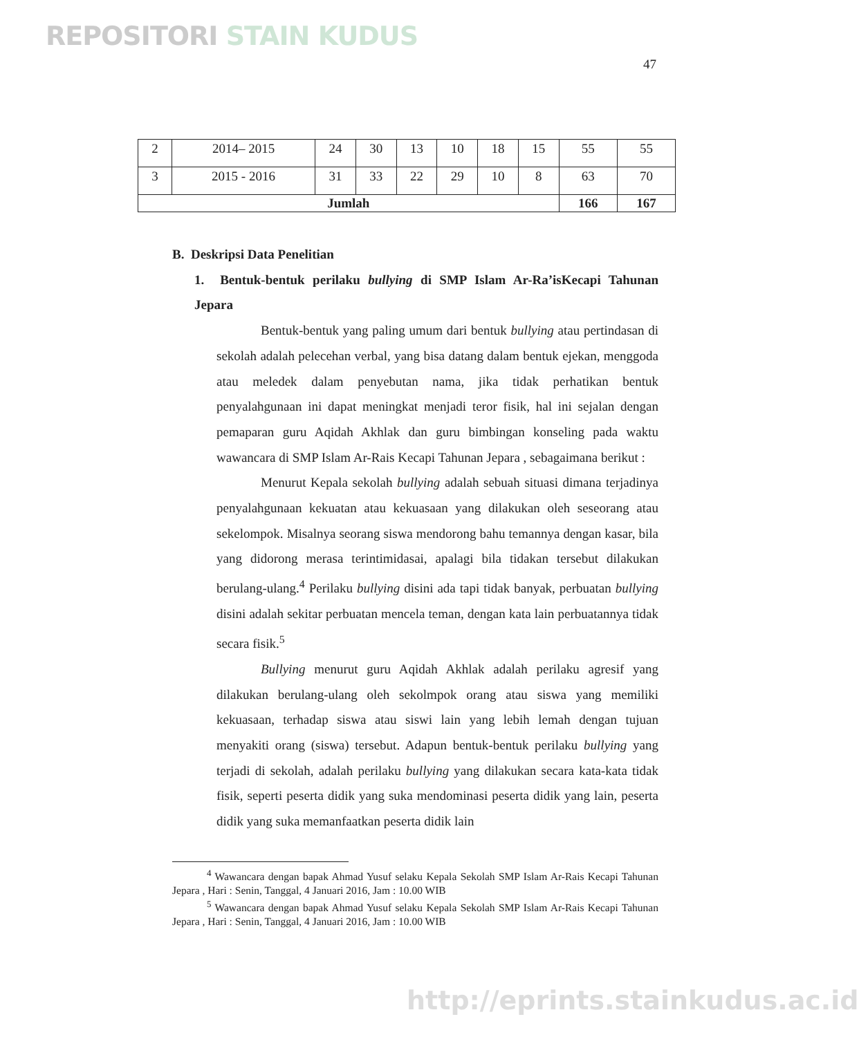REPOSITORI STAIN KUDUS
47
| 2 | 2014– 2015 | 24 | 30 | 13 | 10 | 18 | 15 | 55 | 55 |
| 3 | 2015 - 2016 | 31 | 33 | 22 | 29 | 10 | 8 | 63 | 70 |
| Jumlah | | | | | | | | 166 | 167 |
B. Deskripsi Data Penelitian
1. Bentuk-bentuk perilaku bullying di SMP Islam Ar-Ra’isKecapi Tahunan Jepara
Bentuk-bentuk yang paling umum dari bentuk bullying atau pertindasan di sekolah adalah pelecehan verbal, yang bisa datang dalam bentuk ejekan, menggoda atau meledek dalam penyebutan nama, jika tidak perhatikan bentuk penyalahgunaan ini dapat meningkat menjadi teror fisik, hal ini sejalan dengan pemaparan guru Aqidah Akhlak dan guru bimbingan konseling pada waktu wawancara di SMP Islam Ar-Rais Kecapi Tahunan Jepara , sebagaimana berikut :
Menurut Kepala sekolah bullying adalah sebuah situasi dimana terjadinya penyalahgunaan kekuatan atau kekuasaan yang dilakukan oleh seseorang atau sekelompok. Misalnya seorang siswa mendorong bahu temannya dengan kasar, bila yang didorong merasa terintimidasai, apalagi bila tidakan tersebut dilakukan berulang-ulang.<sup>4</sup> Perilaku bullying disini ada tapi tidak banyak, perbuatan bullying disini adalah sekitar perbuatan mencela teman, dengan kata lain perbuatannya tidak secara fisik.<sup>5</sup>
Bullying menurut guru Aqidah Akhlak adalah perilaku agresif yang dilakukan berulang-ulang oleh sekolmpok orang atau siswa yang memiliki kekuasaan, terhadap siswa atau siswi lain yang lebih lemah dengan tujuan menyakiti orang (siswa) tersebut. Adapun bentuk-bentuk perilaku bullying yang terjadi di sekolah, adalah perilaku bullying yang dilakukan secara kata-kata tidak fisik, seperti peserta didik yang suka mendominasi peserta didik yang lain, peserta didik yang suka memanfaatkan peserta didik lain
<sup>4</sup> Wawancara dengan bapak Ahmad Yusuf selaku Kepala Sekolah SMP Islam Ar-Rais Kecapi Tahunan Jepara , Hari : Senin, Tanggal, 4 Januari 2016, Jam : 10.00 WIB
<sup>5</sup> Wawancara dengan bapak Ahmad Yusuf selaku Kepala Sekolah SMP Islam Ar-Rais Kecapi Tahunan Jepara , Hari : Senin, Tanggal, 4 Januari 2016, Jam : 10.00 WIB
http://eprints.stainkudus.ac.id